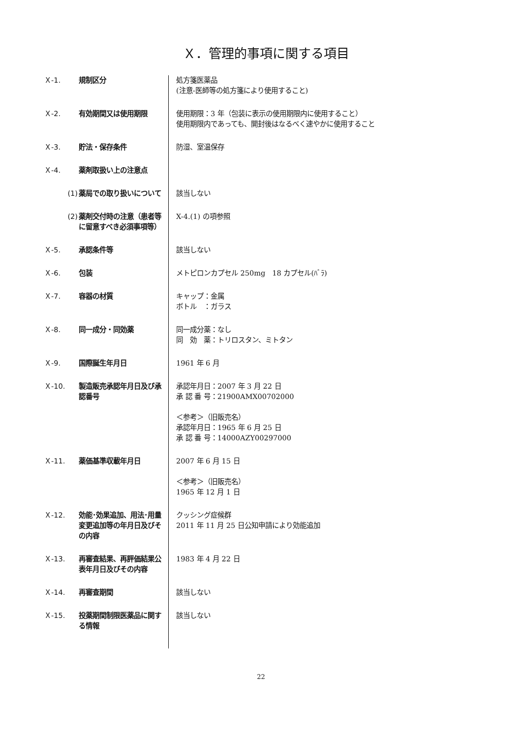Ｘ．管理的事項に関する項目
Ｘ-1. 規制区分 処方箋医薬品
(注意-医師等の処方箋により使用すること)
Ｘ-2. 有効期間又は使用期限 使用期限：3 年（包装に表示の使用期限内に使用すること）
使用期限内であっても、開封後はなるべく速やかに使用すること
Ｘ-3. 貯法・保存条件 防湿、室温保存
Ｘ-4. 薬剤取扱い上の注意点
(1) 薬局での取り扱いについて 該当しない
(2) 薬剤交付時の注意（患者等に留意すべき必須事項等）
X-4.(1) の項参照
Ｘ-5. 承認条件等 該当しない
Ｘ-6. 包装 メトピロンカプセル 250mg　18 カプセル(ﾊﾞﾗ)
Ｘ-7. 容器の材質 キャップ：金属
ボトル　：ガラス
Ｘ-8. 同一成分・同効薬 同一成分薬：なし
同　効　薬：トリロスタン、ミトタン
Ｘ-9. 国際誕生年月日 1961 年 6 月
Ｘ-10. 製造販売承認年月日及び承認番号
承認年月日：2007 年 3 月 22 日
承 認 番 号：21900AMX00702000
＜参考＞（旧販売名）
承認年月日：1965 年 6 月 25 日
承 認 番 号：14000AZY00297000
Ｘ-11. 薬価基準収載年月日 2007 年 6 月 15 日
＜参考＞（旧販売名）
1965 年 12 月 1 日
Ｘ-12. 効能･効果追加、用法･用量変更追加等の年月日及びその内容
クッシング症候群
2011 年 11 月 25 日公知申請により効能追加
Ｘ-13. 再審査結果、再評価結果公表年月日及びその内容
1983 年 4 月 22 日
Ｘ-14. 再審査期間 該当しない
Ｘ-15. 投薬期間制限医薬品に関する情報
該当しない
22